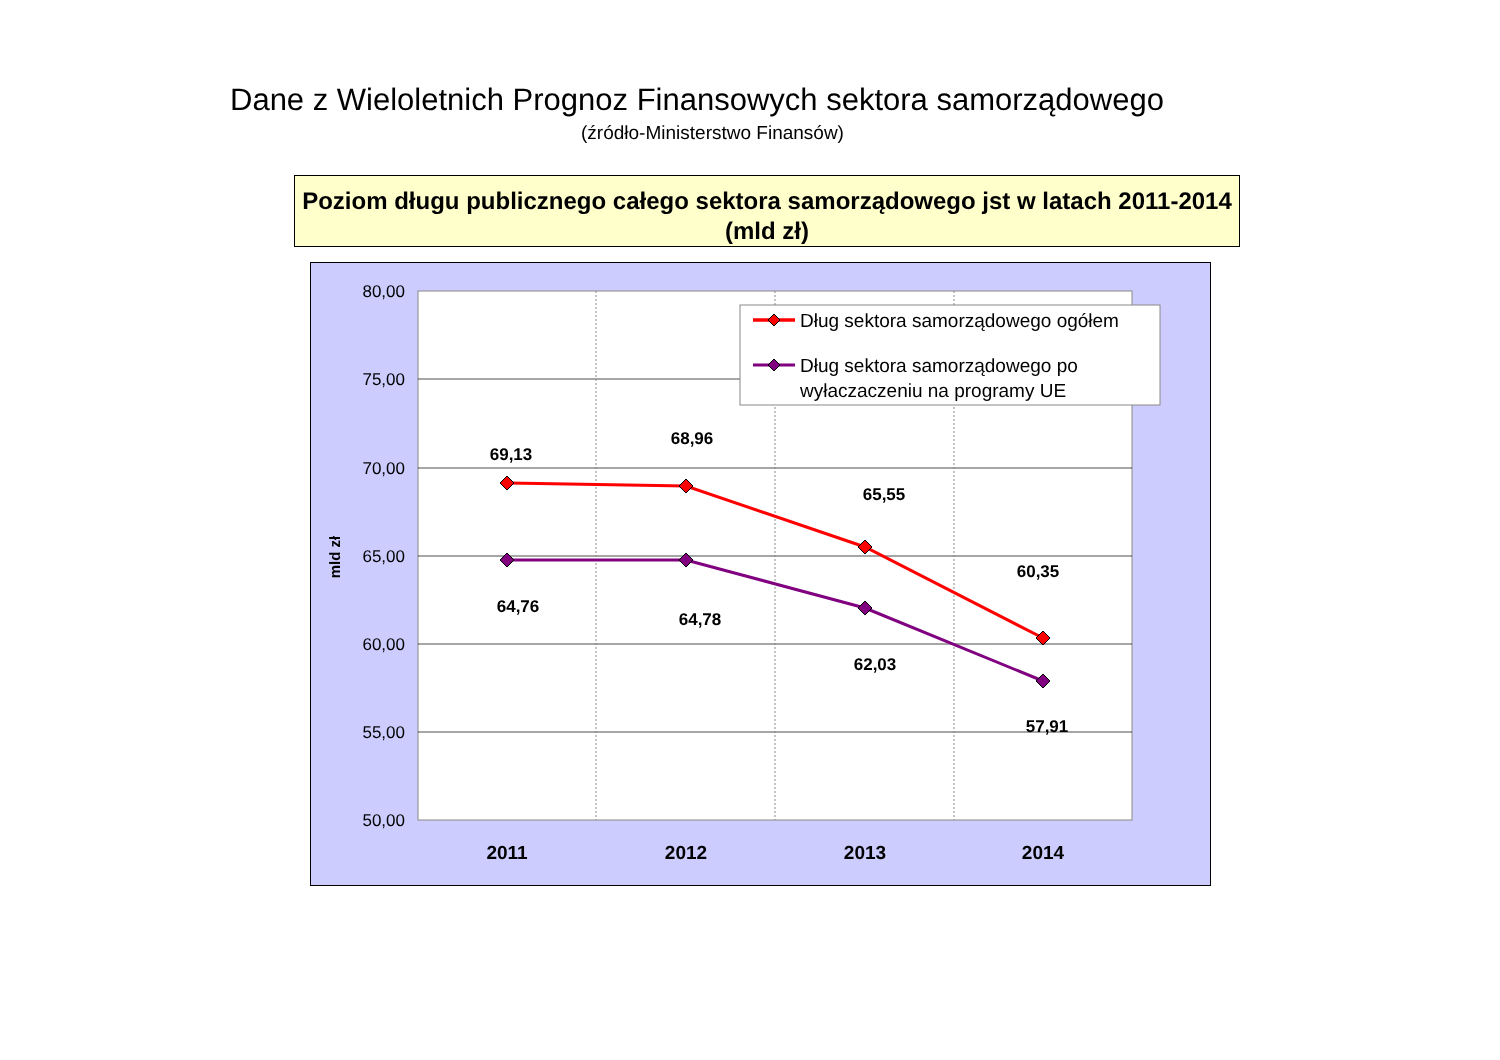Dane z Wieloletnich Prognoz Finansowych sektora samorządowego
(źródło-Ministerstwo Finansów)
Poziom długu publicznego całego sektora samorządowego jst w latach 2011-2014 (mld zł)
80,00
75,00
70,00
65,00
60,00
55,00
50,00
mld zł
2011
2012
2013
2014
69,13
68,96
65,55
60,35
64,76
64,78
62,03
57,91
Dług sektora samorządowego ogółem
Dług sektora samorządowego po
wyłaczaczeniu na programy UE